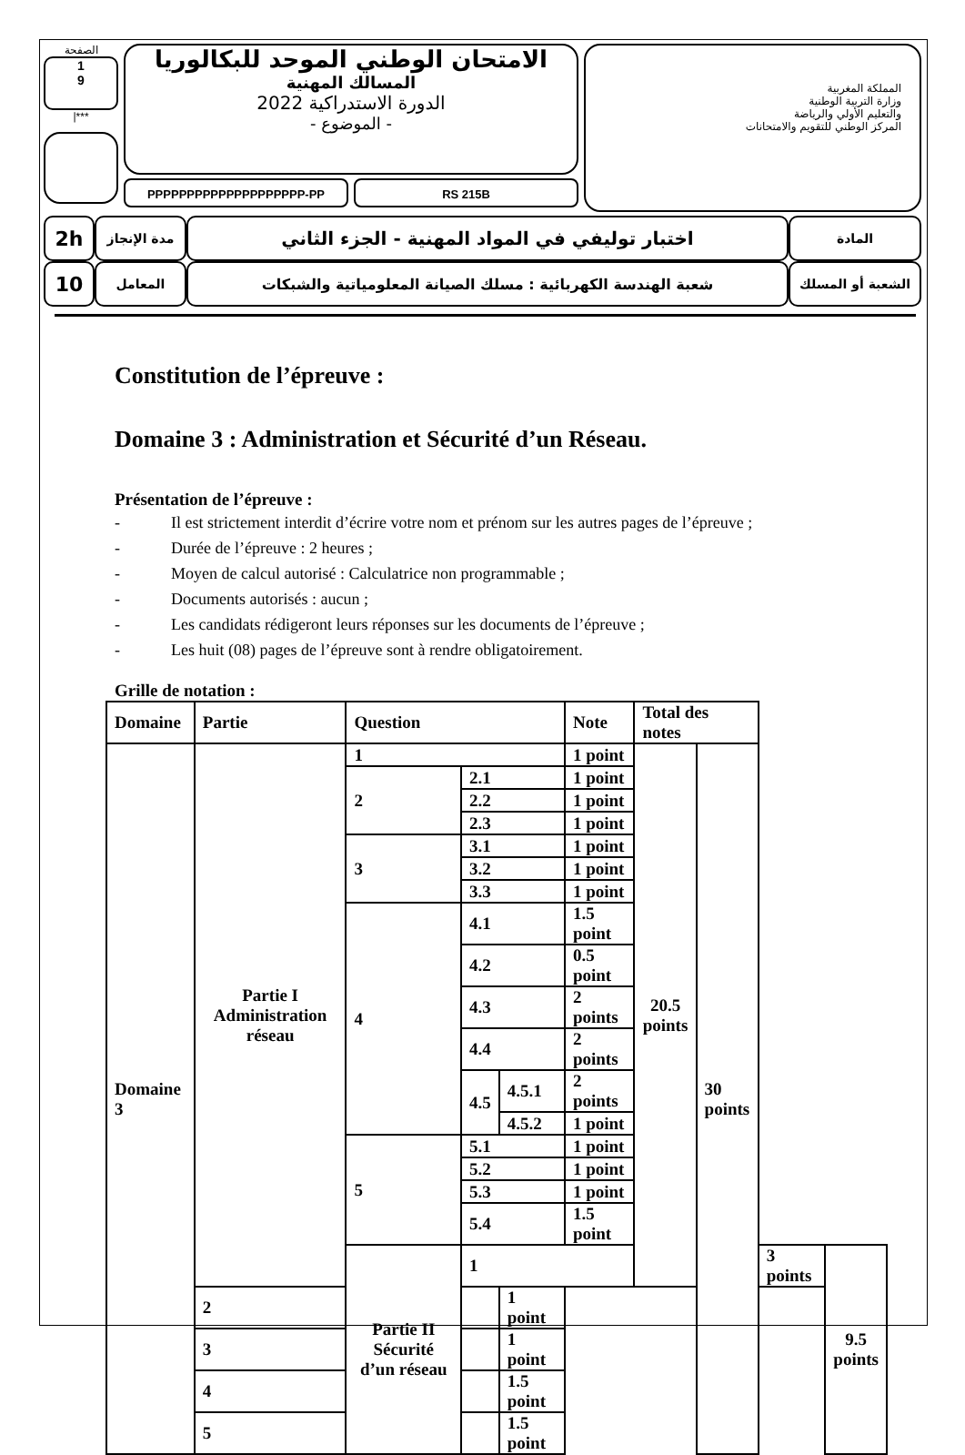الصفحة
1
9
|***
الامتحان الوطني الموحد للبكالوريا
المسالك المهنية
الدورة الاستدراكية 2022
- الموضوع -
PPPPPPPPPPPPPPPPPPPP-PP RS 215B
المملكة المغربية
وزارة التربية الوطنية
والتعليم الأولي والرياضة
المركز الوطني للتقويم والامتحانات
| 2h | مدة الإنجاز | اختبار توليفي في المواد المهنية - الجزء الثاني | المادة |
| 10 | المعامل | شعبة الهندسة الكهربائية : مسلك الصيانة المعلومياتية والشبكات | الشعبة أو المسلك |
Constitution de l’épreuve :
Domaine 3 : Administration et Sécurité d’un Réseau.
Présentation de l’épreuve :
- Il est strictement interdit d’écrire votre nom et prénom sur les autres pages de l’épreuve ;
- Durée de l’épreuve : 2 heures ;
- Moyen de calcul autorisé : Calculatrice non programmable ;
- Documents autorisés : aucun ;
- Les candidats rédigeront leurs réponses sur les documents de l’épreuve ;
- Les huit (08) pages de l’épreuve sont à rendre obligatoirement.
Grille de notation :
| Domaine | Partie | Question | | | Note | Total des notes | | | |
| --- | --- | --- | --- | --- | --- | --- | --- | --- | --- |
| Domaine 3 | Partie I Administration réseau | 1 | | | 1 point | 20.5 points | 30 points | | |
| | | 2 | 2.1 | | 1 point | | | | |
| | | | 2.2 | | 1 point | | | | |
| | | | 2.3 | | 1 point | | | | |
| | | 3 | 3.1 | | 1 point | | | | |
| | | | 3.2 | | 1 point | | | | |
| | | | 3.3 | | 1 point | | | | |
| | | 4 | 4.1 | | 1.5 point | | | | |
| | | | 4.2 | | 0.5 point | | | | |
| | | | 4.3 | | 2 points | | | | |
| | | | 4.4 | | 2 points | | | | |
| | | | 4.5 | 4.5.1 | 2 points | | | | |
| | | | | 4.5.2 | 1 point | | | | |
| | | 5 | 5.1 | | 1 point | | | | |
| | | | 5.2 | | 1 point | | | | |
| | | | 5.3 | | 1 point | | | | |
| | | | 5.4 | | 1.5 point | | | | |
| | | Partie II Sécurité d’un réseau | 1 | | | | | 3 points | 9.5 points |
| | 2 | | | 1 point | | | | | |
| | 3 | | | 1 point | | | | | |
| | 4 | | | 1.5 point | | | | | |
| | 5 | | | 1.5 point | | | | | |